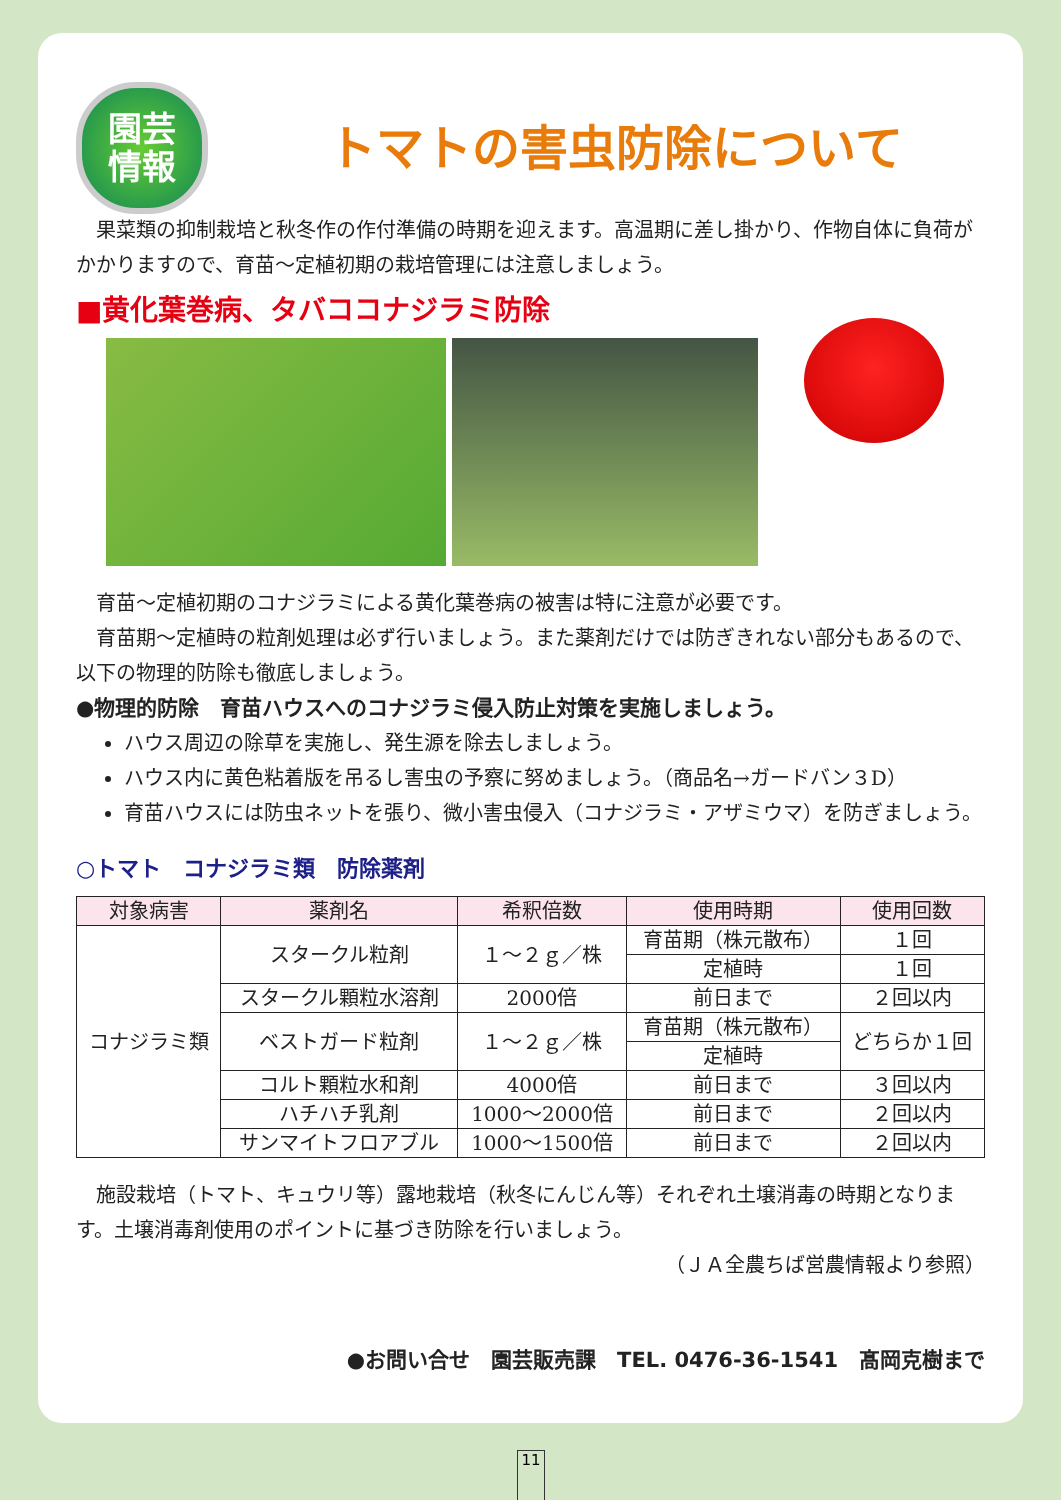園芸
情報
トマトの害虫防除について
果菜類の抑制栽培と秋冬作の作付準備の時期を迎えます。高温期に差し掛かり、作物自体に負荷がかかりますので、育苗～定植初期の栽培管理には注意しましょう。
■黄化葉巻病、タバココナジラミ防除
育苗～定植初期のコナジラミによる黄化葉巻病の被害は特に注意が必要です。
育苗期～定植時の粒剤処理は必ず行いましょう。また薬剤だけでは防ぎきれない部分もあるので、以下の物理的防除も徹底しましょう。
●物理的防除　育苗ハウスへのコナジラミ侵入防止対策を実施しましょう。
ハウス周辺の除草を実施し、発生源を除去しましょう。
ハウス内に黄色粘着版を吊るし害虫の予察に努めましょう。（商品名→ガードバン３D）
育苗ハウスには防虫ネットを張り、微小害虫侵入（コナジラミ・アザミウマ）を防ぎましょう。
○トマト　コナジラミ類　防除薬剤
| 対象病害 | 薬剤名 | 希釈倍数 | 使用時期 | 使用回数 |
| --- | --- | --- | --- | --- |
| コナジラミ類 | スタークル粒剤 | １～２ｇ／株 | 育苗期（株元散布） | １回 |
| | | | 定植時 | １回 |
| | スタークル顆粒水溶剤 | 2000倍 | 前日まで | ２回以内 |
| | ベストガード粒剤 | １～２ｇ／株 | 育苗期（株元散布） | どちらか１回 |
| | | | 定植時 | |
| | コルト顆粒水和剤 | 4000倍 | 前日まで | ３回以内 |
| | ハチハチ乳剤 | 1000～2000倍 | 前日まで | ２回以内 |
| | サンマイトフロアブル | 1000～1500倍 | 前日まで | ２回以内 |
施設栽培（トマト、キュウリ等）露地栽培（秋冬にんじん等）それぞれ土壌消毒の時期となります。土壌消毒剤使用のポイントに基づき防除を行いましょう。
（ＪＡ全農ちば営農情報より参照）
●お問い合せ　園芸販売課　TEL. 0476-36-1541　髙岡克樹まで
11